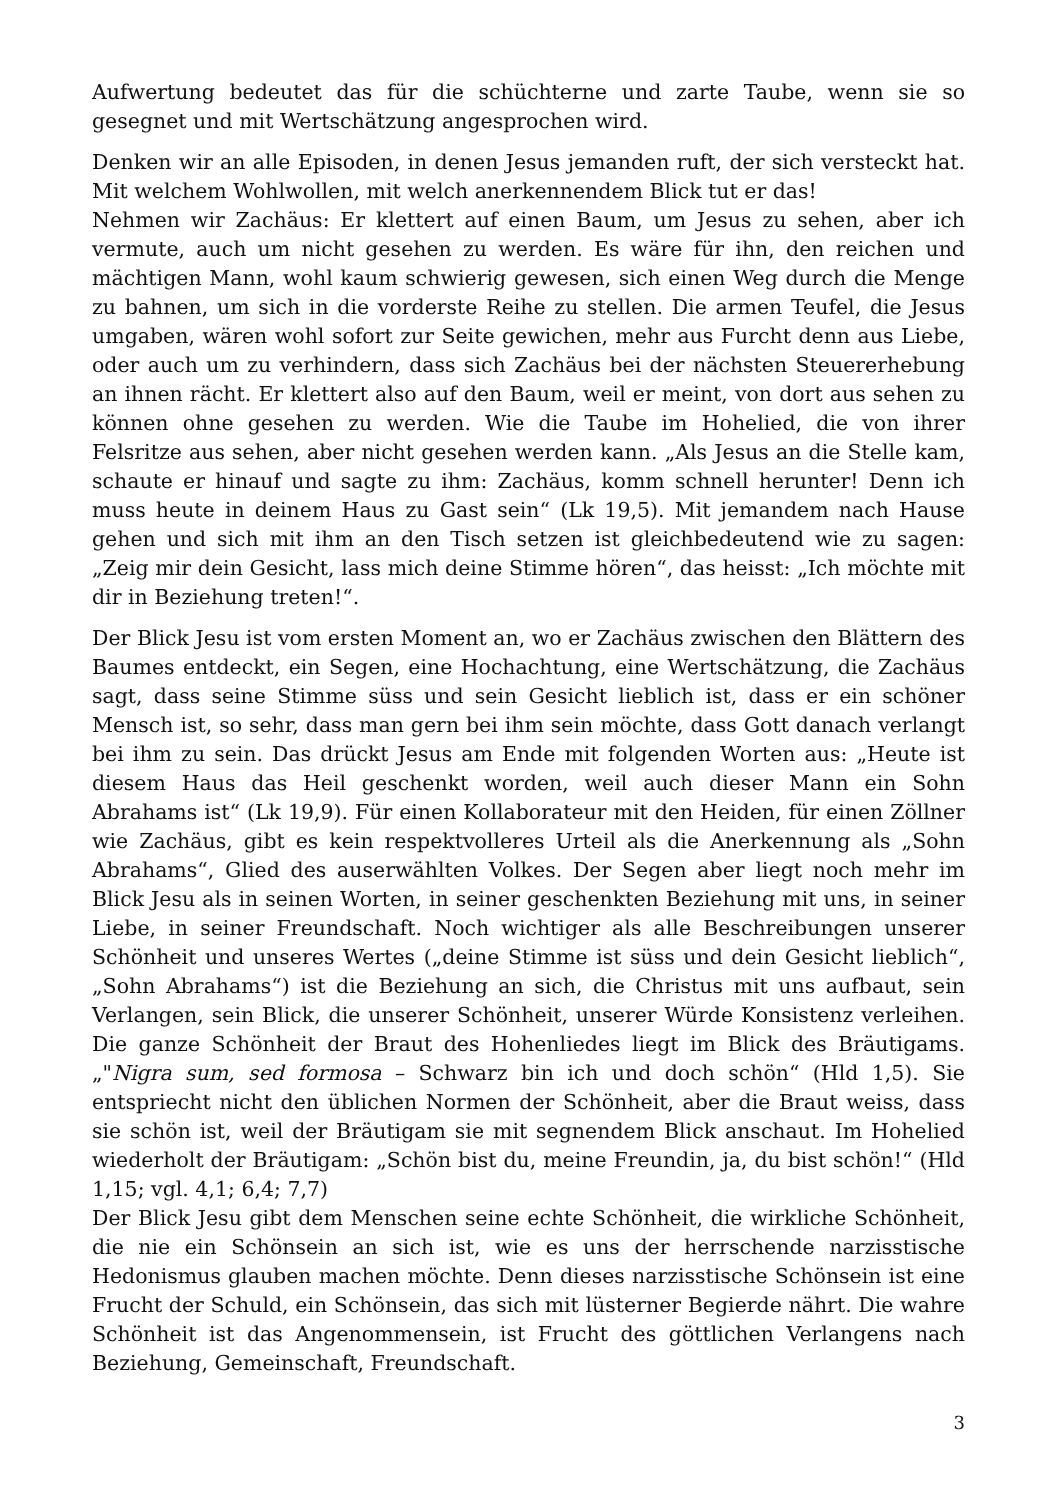Aufwertung bedeutet das für die schüchterne und zarte Taube, wenn sie so gesegnet und mit Wertschätzung angesprochen wird.
Denken wir an alle Episoden, in denen Jesus jemanden ruft, der sich versteckt hat. Mit welchem Wohlwollen, mit welch anerkennendem Blick tut er das!
Nehmen wir Zachäus: Er klettert auf einen Baum, um Jesus zu sehen, aber ich vermute, auch um nicht gesehen zu werden. Es wäre für ihn, den reichen und mächtigen Mann, wohl kaum schwierig gewesen, sich einen Weg durch die Menge zu bahnen, um sich in die vorderste Reihe zu stellen. Die armen Teufel, die Jesus umgaben, wären wohl sofort zur Seite gewichen, mehr aus Furcht denn aus Liebe, oder auch um zu verhindern, dass sich Zachäus bei der nächsten Steuererhebung an ihnen rächt. Er klettert also auf den Baum, weil er meint, von dort aus sehen zu können ohne gesehen zu werden. Wie die Taube im Hohelied, die von ihrer Felsritze aus sehen, aber nicht gesehen werden kann. „Als Jesus an die Stelle kam, schaute er hinauf und sagte zu ihm: Zachäus, komm schnell herunter! Denn ich muss heute in deinem Haus zu Gast sein“ (Lk 19,5). Mit jemandem nach Hause gehen und sich mit ihm an den Tisch setzen ist gleichbedeutend wie zu sagen: „Zeig mir dein Gesicht, lass mich deine Stimme hören“, das heisst: „Ich möchte mit dir in Beziehung treten!“.
Der Blick Jesu ist vom ersten Moment an, wo er Zachäus zwischen den Blättern des Baumes entdeckt, ein Segen, eine Hochachtung, eine Wertschätzung, die Zachäus sagt, dass seine Stimme süss und sein Gesicht lieblich ist, dass er ein schöner Mensch ist, so sehr, dass man gern bei ihm sein möchte, dass Gott danach verlangt bei ihm zu sein. Das drückt Jesus am Ende mit folgenden Worten aus: „Heute ist diesem Haus das Heil geschenkt worden, weil auch dieser Mann ein Sohn Abrahams ist“ (Lk 19,9). Für einen Kollaborateur mit den Heiden, für einen Zöllner wie Zachäus, gibt es kein respektvolleres Urteil als die Anerkennung als „Sohn Abrahams“, Glied des auserwählten Volkes. Der Segen aber liegt noch mehr im Blick Jesu als in seinen Worten, in seiner geschenkten Beziehung mit uns, in seiner Liebe, in seiner Freundschaft. Noch wichtiger als alle Beschreibungen unserer Schönheit und unseres Wertes („deine Stimme ist süss und dein Gesicht lieblich“, „Sohn Abrahams“) ist die Beziehung an sich, die Christus mit uns aufbaut, sein Verlangen, sein Blick, die unserer Schönheit, unserer Würde Konsistenz verleihen. Die ganze Schönheit der Braut des Hohenliedes liegt im Blick des Bräutigams. „"Nigra sum, sed formosa – Schwarz bin ich und doch schön“ (Hld 1,5). Sie entspriecht nicht den üblichen Normen der Schönheit, aber die Braut weiss, dass sie schön ist, weil der Bräutigam sie mit segnendem Blick anschaut. Im Hohelied wiederholt der Bräutigam: „Schön bist du, meine Freundin, ja, du bist schön!“ (Hld 1,15; vgl. 4,1; 6,4; 7,7)
Der Blick Jesu gibt dem Menschen seine echte Schönheit, die wirkliche Schönheit, die nie ein Schönsein an sich ist, wie es uns der herrschende narzisstische Hedonismus glauben machen möchte. Denn dieses narzisstische Schönsein ist eine Frucht der Schuld, ein Schönsein, das sich mit lüsterner Begierde nährt. Die wahre Schönheit ist das Angenommensein, ist Frucht des göttlichen Verlangens nach Beziehung, Gemeinschaft, Freundschaft.
3